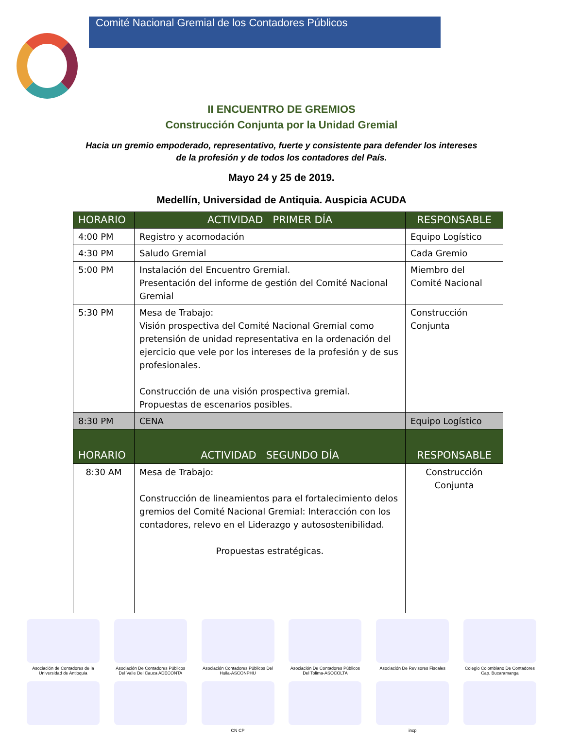Comité Nacional Gremial de los Contadores Públicos
II ENCUENTRO DE GREMIOS
Construcción Conjunta por la Unidad Gremial
Hacia un gremio empoderado, representativo, fuerte y consistente para defender los intereses de la profesión y de todos los contadores del País.
Mayo 24 y 25 de 2019.
Medellín, Universidad de Antiquia. Auspicia ACUDA
| HORARIO | ACTIVIDAD PRIMER DÍA | RESPONSABLE |
| --- | --- | --- |
| 4:00 PM | Registro y acomodación | Equipo Logístico |
| 4:30 PM | Saludo Gremial | Cada Gremio |
| 5:00 PM | Instalación del Encuentro Gremial. Presentación del informe de gestión del Comité Nacional Gremial | Miembro del Comité Nacional |
| 5:30 PM | Mesa de Trabajo: Visión prospectiva del Comité Nacional Gremial como pretensión de unidad representativa en la ordenación del ejercicio que vele por los intereses de la profesión y de sus profesionales. Construcción de una visión prospectiva gremial. Propuestas de escenarios posibles. | Construcción Conjunta |
| 8:30 PM | CENA | Equipo Logístico |
| HORARIO | ACTIVIDAD SEGUNDO DÍA | RESPONSABLE |
| 8:30 AM | Mesa de Trabajo: Construcción de lineamientos para el fortalecimiento delos gremios del Comité Nacional Gremial: Interacción con los contadores, relevo en el Liderazgo y autosostenibilidad. Propuestas estratégicas. | Construcción Conjunta |
Asociación de Contadores de la Universidad de Antioquia
Asociación De Contadores Públicos Del Valle Del Cauca ADECONTA
Asociación Contadores Públicos Del Huila-ASCONPHU
Asociación De Contadores Públicos Del Tolima-ASOCOLTA
Asociación De Revisores Fiscales
Colegio Colombiano De Contadores Cap. Bucaramanga
CN CP incp